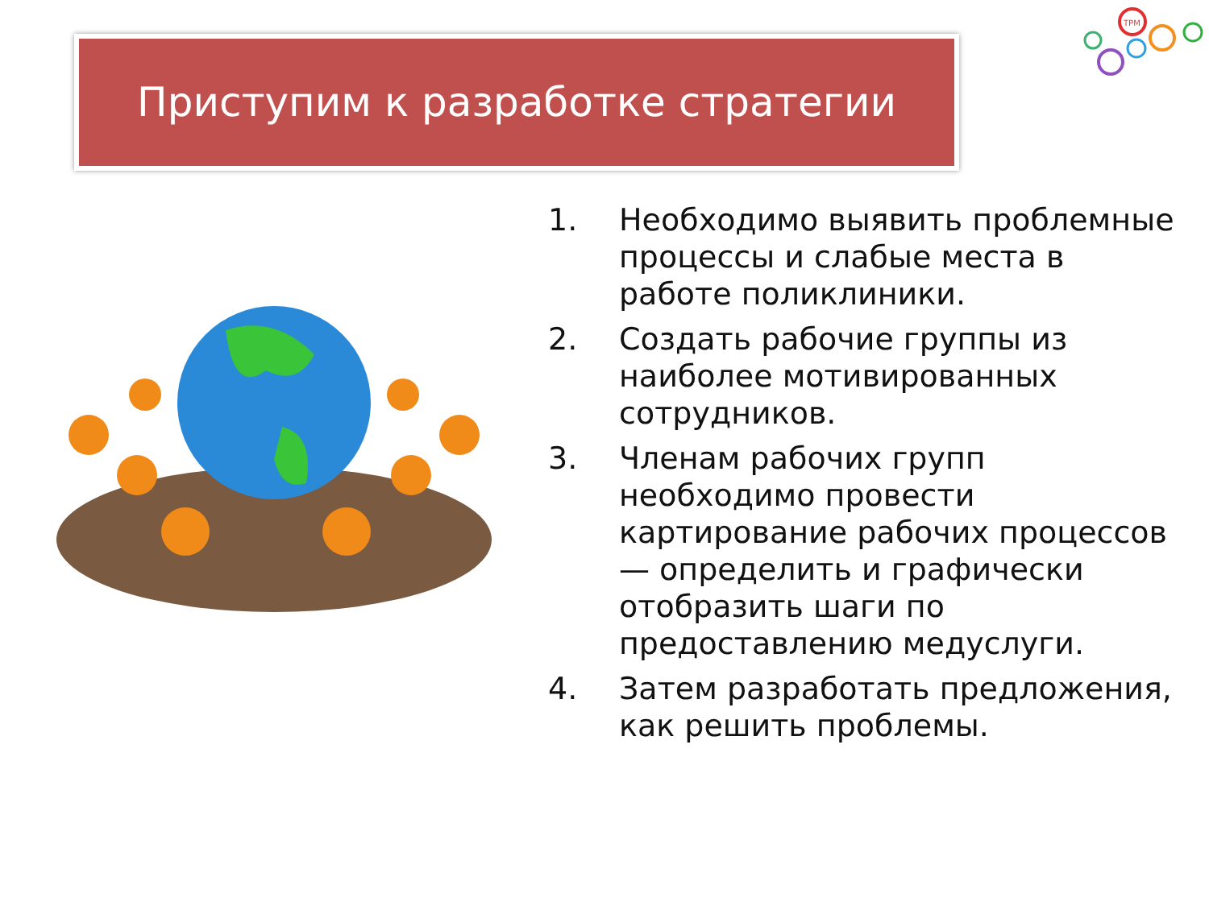Приступим к разработке стратегии
TPM
1. Необходимо выявить проблемные процессы и слабые места в работе поликлиники.
2. Создать рабочие группы из наиболее мотивированных сотрудников.
3. Членам рабочих групп необходимо провести картирование рабочих процессов — определить и графически отобразить шаги по предоставлению медуслуги.
4. Затем разработать предложения, как решить проблемы.